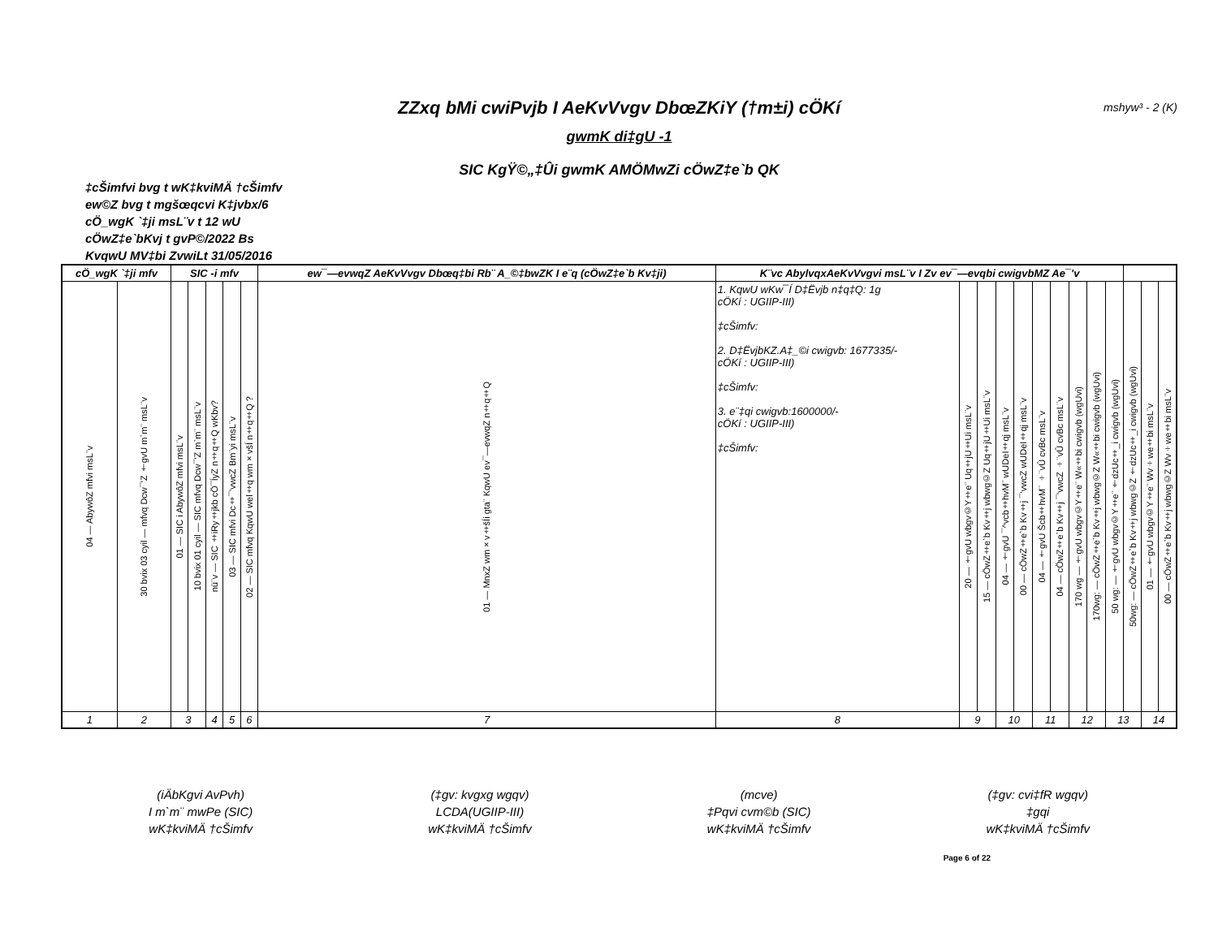ZZxq bMi cwiPvjb I AeKvVvgv DbœZKiY (†m±i) cÖKí mshyw³ - 2 (K)
gwmK di‡gU -1
SIC KgŸ©„‡Ûi gwmK AMÖMwZi cÖwZ‡e`b QK
‡cŠimfvi bvg t wK‡kviMÄ †cŠimfv
ew©Z bvg t mgšœqcvi K‡jvbx/6
cÖ_wgK `‡ji msL¨v t 12 wU
cÖwZ‡e`bKvj t gvP©/2022 Bs
KvqwU MV‡bi ZvwiLt 31/05/2016
| cÖ_wgK `‡ji mfv | | SIC -i mfv | | | | | ew¯—evwqZ AeKvVvgv Dbœq‡bi Rb¨ A_©‡bwZK I e¨q (cÖwZ‡e`b Kv‡ji) | K¨vc AbylvqxAeKvVvgvi msL¨v I Zv ev¯—evqbi cwigvbMZ Ae¯'v | | | | | | | | | | | | |
| --- | --- | --- | --- | --- | --- | --- | --- | --- | --- | --- | --- | --- | --- | --- | --- | --- | --- | --- | --- | --- |
| 04 — AbywôZ mfvi msL¨v | 30 bvix 03 cyil — mfvq Dcw¯'Z †gvU m`m¨ msL¨v | 01 — SIC i AbywôZ mfvi msL¨v | 10 bvix 01 cyil — SIC mfvq Dcw¯'Z m`m¨ msL¨v | nü¨v — SIC ‡iRy‡jkb cÖ¯ÍyZ n‡q‡Q wKbv? | 03 — SIC mfvi Dc‡¯’vwcZ Bm¨yi msL¨v | 02 — SIC mfvq KqwU wel‡q wm×všÍ n‡q‡Q ? | 01 — MnxZ wm×v‡šÍi gta¨ KqwU ev¯—evwqZ n‡q‡Q | 1. KqwU wKw¯Í D‡Ëvjb n‡q‡Q: 1g cÖKí : UGIIP-III) ‡cŠimfv: 2. D‡ËvjbKZ.A‡_©i cwigvb: 1677335/- cÖKí : UGIIP-III) ‡cŠimfv: 3. e¨‡qi cwigvb:1600000/- cÖKí : UGIIP-III) ‡cŠimfv: | 20 — †gvU wbgv©Y‡e¨ Uq‡jU‡Ui msL¨v | 15 — cÖwZ‡e`b Kv‡j wbwg©Z Uq‡jU‡Ui msL¨v | 04 — †gvU ¯^vcb‡hvM¨ wUDeI‡qj msL¨v | 00 — cÖwZ‡e`b Kv‡j ¯’vwcZ wUDeI‡qj msL¨v | 04 — †gvU Šcb‡hvM¨ ÷¨vÛ cvBc msL¨v | 04 — cÖwZ‡e`b Kv‡j ¯’vwcZ ÷¨vÛ cvBc msL¨v | 170 wg — †gvU wbgv©Y‡e¨ W«‡bi cwigvb (wgUvi) | 170wg: — cÖwZ‡e`b Kv‡j wbwg©Z W«‡bi cwigvb (wgUvi) | 50 wg: — †gvU wbgv©Y‡e¨ †dzUc‡_i cwigvb (wgUvi) | 50wg: — cÖwZ‡e`b Kv‡j wbwg©Z †dzUc‡_i cwigvb (wgUvi) | 01 — †gvU wbgv©Y‡e¨ Wv÷we‡bi msL¨v | 00 — cÖwZ‡e`b Kv‡j wbwg©Z Wv÷we‡bi msL¨v |
| 1 | 2 | 3 | | 4 | 5 | 6 | 7 | 8 | 9 | | 10 | | 11 | | 12 | | 13 | | 14 | |
(iÄbKgvi AvPvh)
I m`m¨ mwPe (SIC)
wK‡kviMÄ †cŠimfv
(‡gv: kvgxg wgqv)
LCDA(UGIIP-III)
wK‡kviMÄ †cŠimfv
(mcve)
‡Pqvi cvm©b (SIC)
wK‡kviMÄ †cŠimfv
(‡gv: cvi‡fR wgqv)
‡gqi
wK‡kviMÄ †cŠimfv
Page 6 of 22